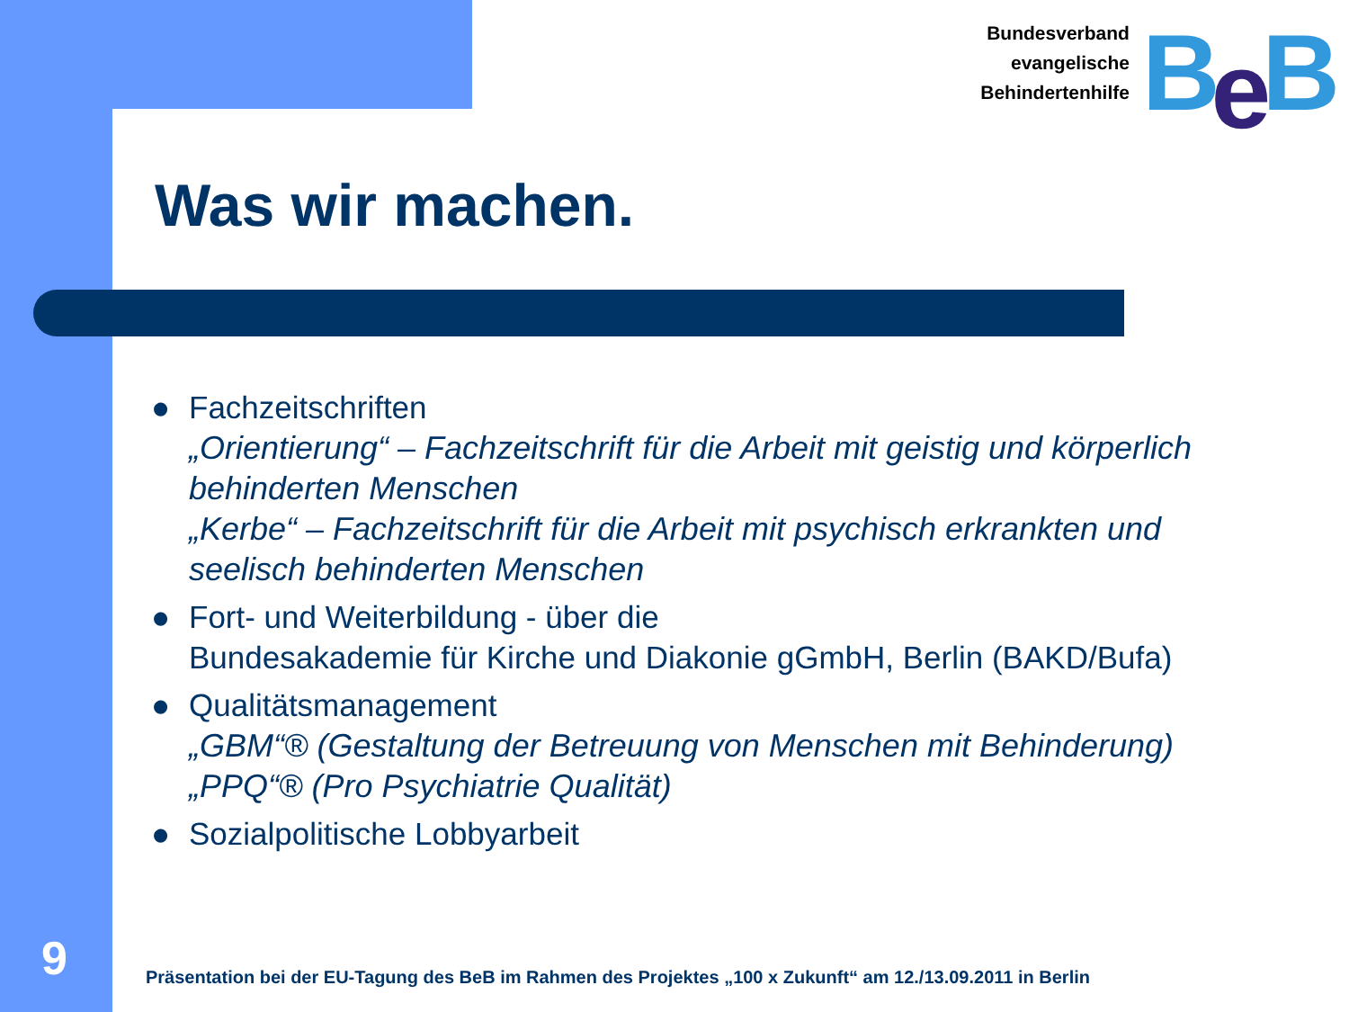Bundesverband
evangelische
Behindertenhilfe
BeB
Was wir machen.
● Fachzeitschriften
„Orientierung“ – Fachzeitschrift für die Arbeit mit geistig und körperlich behinderten Menschen
„Kerbe“ – Fachzeitschrift für die Arbeit mit psychisch erkrankten und seelisch behinderten Menschen
● Fort- und Weiterbildung - über die
Bundesakademie für Kirche und Diakonie gGmbH, Berlin (BAKD/Bufa)
● Qualitätsmanagement
„GBM“® (Gestaltung der Betreuung von Menschen mit Behinderung)
„PPQ“® (Pro Psychiatrie Qualität)
● Sozialpolitische Lobbyarbeit
9
Präsentation bei der EU-Tagung des BeB im Rahmen des Projektes „100 x Zukunft“ am 12./13.09.2011 in Berlin